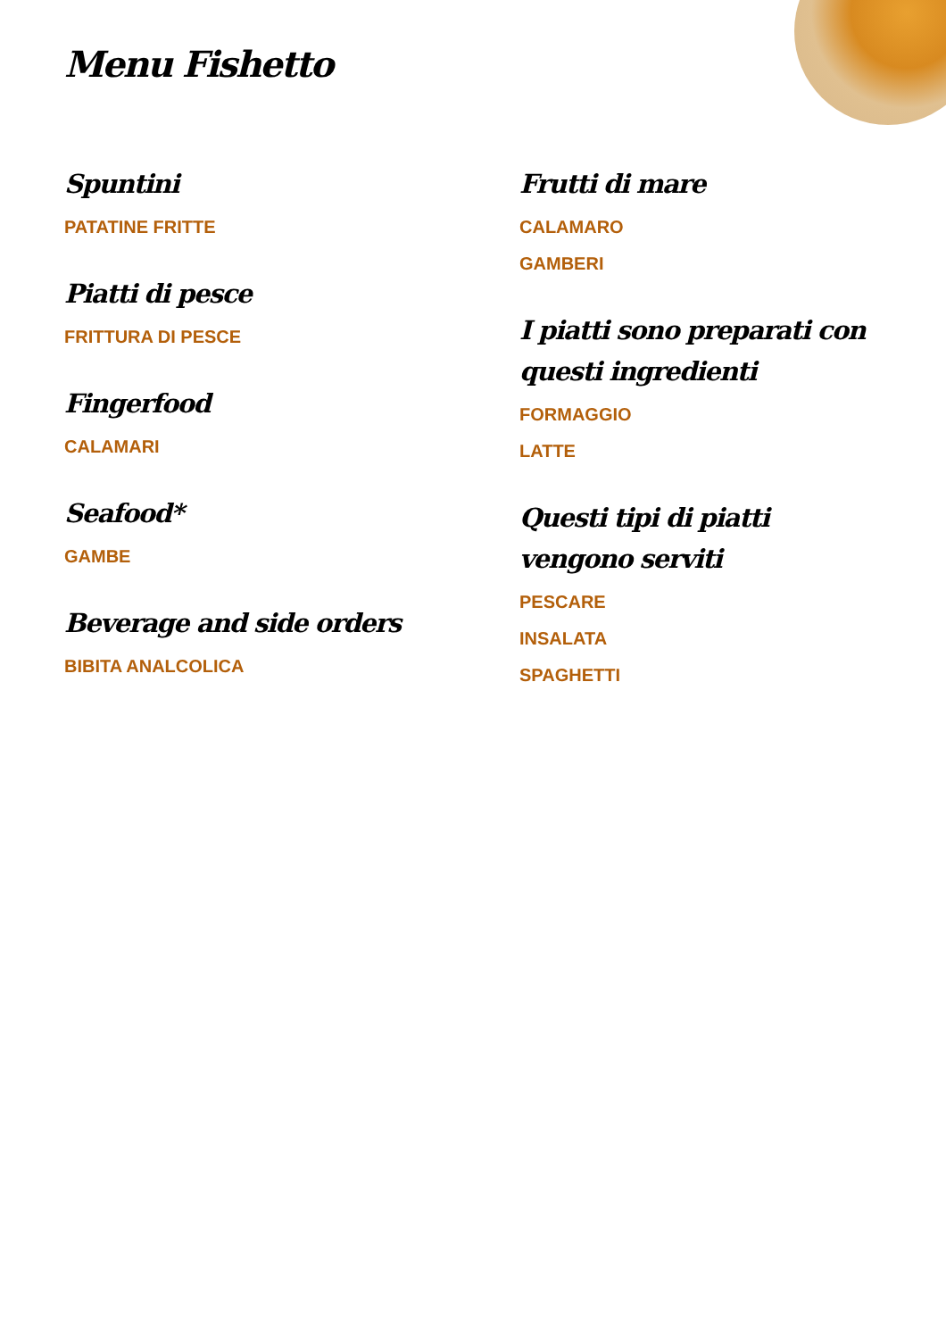Menu Fishetto
Spuntini
PATATINE FRITTE
Piatti di pesce
FRITTURA DI PESCE
Fingerfood
CALAMARI
Seafood*
GAMBE
Beverage and side orders
BIBITA ANALCOLICA
Frutti di mare
CALAMARO
GAMBERI
I piatti sono preparati con questi ingredienti
FORMAGGIO
LATTE
Questi tipi di piatti vengono serviti
PESCARE
INSALATA
SPAGHETTI